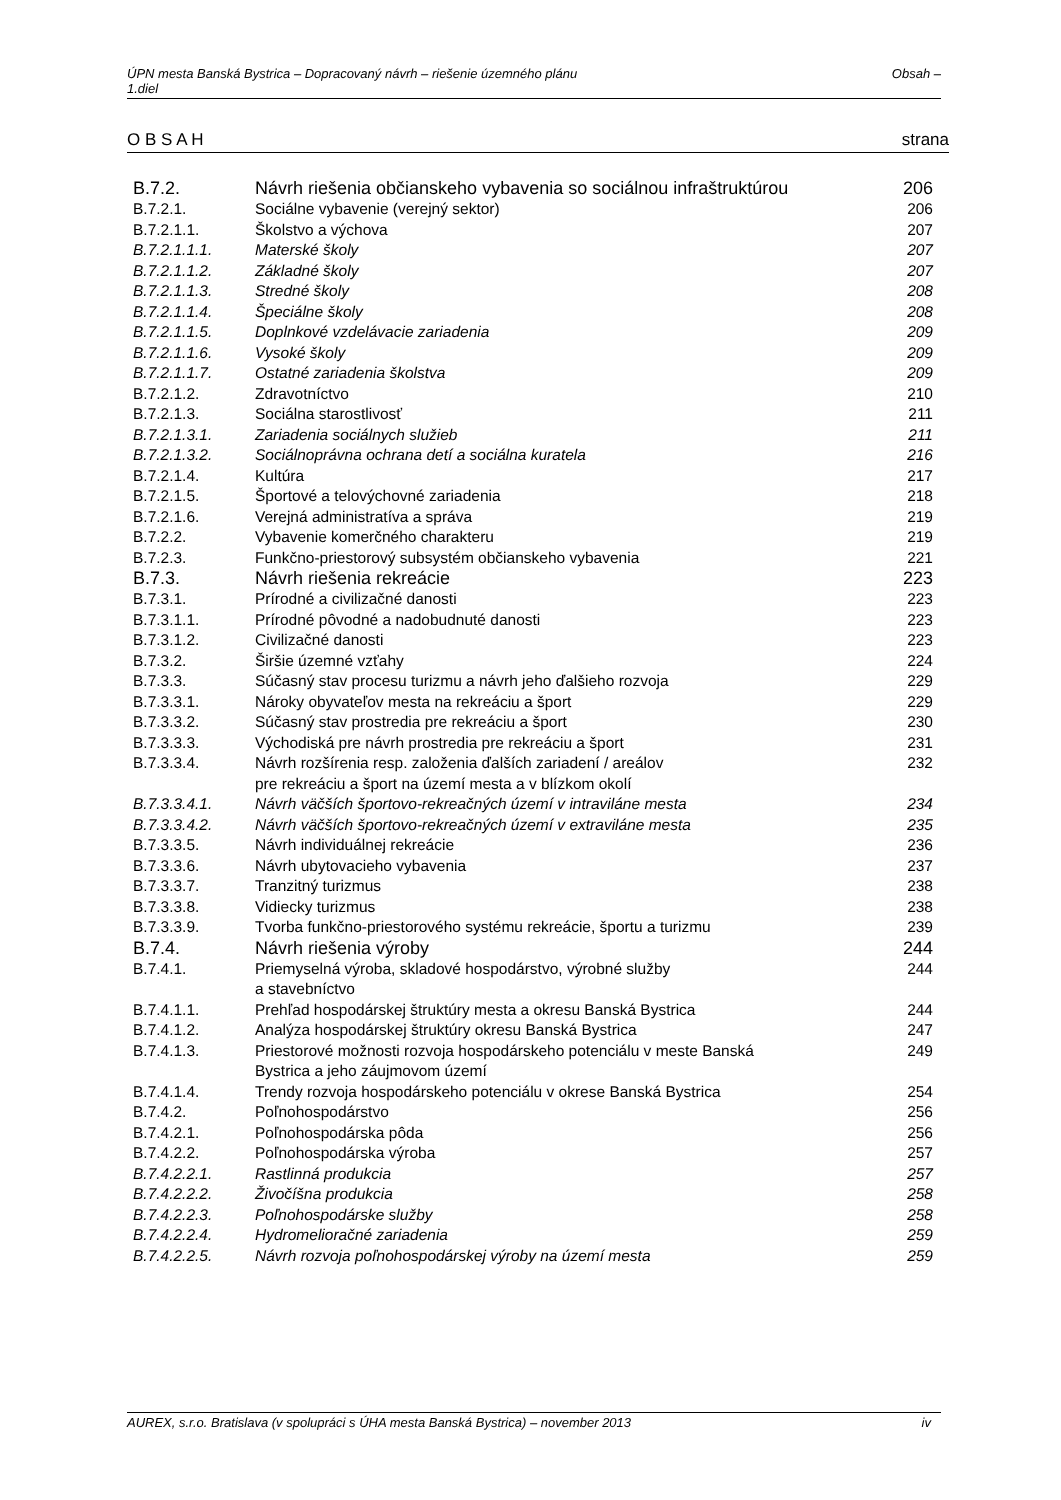Obsah – ÚPN mesta Banská Bystrica – Dopracovaný návrh – riešenie územného plánu
1.diel
strana O B S A H
| B.7.2. | Návrh riešenia občianskeho vybavenia so sociálnou infraštruktúrou | 206 |
| B.7.2.1. | Sociálne vybavenie (verejný sektor) | 206 |
| B.7.2.1.1. | Školstvo a výchova | 207 |
| B.7.2.1.1.1. | Materské školy | 207 |
| B.7.2.1.1.2. | Základné školy | 207 |
| B.7.2.1.1.3. | Stredné školy | 208 |
| B.7.2.1.1.4. | Špeciálne školy | 208 |
| B.7.2.1.1.5. | Doplnkové vzdelávacie zariadenia | 209 |
| B.7.2.1.1.6. | Vysoké školy | 209 |
| B.7.2.1.1.7. | Ostatné zariadenia školstva | 209 |
| B.7.2.1.2. | Zdravotníctvo | 210 |
| B.7.2.1.3. | Sociálna starostlivosť | 211 |
| B.7.2.1.3.1. | Zariadenia sociálnych služieb | 211 |
| B.7.2.1.3.2. | Sociálnoprávna ochrana detí a sociálna kuratela | 216 |
| B.7.2.1.4. | Kultúra | 217 |
| B.7.2.1.5. | Športové a telovýchovné zariadenia | 218 |
| B.7.2.1.6. | Verejná administratíva a správa | 219 |
| B.7.2.2. | Vybavenie komerčného charakteru | 219 |
| B.7.2.3. | Funkčno-priestorový subsystém občianskeho vybavenia | 221 |
| B.7.3. | Návrh riešenia rekreácie | 223 |
| B.7.3.1. | Prírodné a civilizačné danosti | 223 |
| B.7.3.1.1. | Prírodné pôvodné a nadobudnuté danosti | 223 |
| B.7.3.1.2. | Civilizačné danosti | 223 |
| B.7.3.2. | Širšie územné vzťahy | 224 |
| B.7.3.3. | Súčasný stav procesu turizmu a návrh jeho ďalšieho rozvoja | 229 |
| B.7.3.3.1. | Nároky obyvateľov mesta na rekreáciu a šport | 229 |
| B.7.3.3.2. | Súčasný stav prostredia pre rekreáciu a šport | 230 |
| B.7.3.3.3. | Východiská pre návrh prostredia pre rekreáciu a šport | 231 |
| B.7.3.3.4. | Návrh rozšírenia resp. založenia ďalších zariadení / areálov pre rekreáciu a šport na území mesta a v blízkom okolí | 232 |
| B.7.3.3.4.1. | Návrh väčších športovo-rekreačných území v intraviláne mesta | 234 |
| B.7.3.3.4.2. | Návrh väčších športovo-rekreačných území v extraviláne mesta | 235 |
| B.7.3.3.5. | Návrh individuálnej rekreácie | 236 |
| B.7.3.3.6. | Návrh ubytovacieho vybavenia | 237 |
| B.7.3.3.7. | Tranzitný turizmus | 238 |
| B.7.3.3.8. | Vidiecky turizmus | 238 |
| B.7.3.3.9. | Tvorba funkčno-priestorového systému rekreácie, športu a turizmu | 239 |
| B.7.4. | Návrh riešenia výroby | 244 |
| B.7.4.1. | Priemyselná výroba, skladové hospodárstvo, výrobné služby a stavebníctvo | 244 |
| B.7.4.1.1. | Prehľad hospodárskej štruktúry mesta a okresu Banská Bystrica | 244 |
| B.7.4.1.2. | Analýza hospodárskej štruktúry okresu Banská Bystrica | 247 |
| B.7.4.1.3. | Priestorové možnosti rozvoja hospodárskeho potenciálu v meste Banská Bystrica a jeho záujmovom území | 249 |
| B.7.4.1.4. | Trendy rozvoja hospodárskeho potenciálu v okrese Banská Bystrica | 254 |
| B.7.4.2. | Poľnohospodárstvo | 256 |
| B.7.4.2.1. | Poľnohospodárska pôda | 256 |
| B.7.4.2.2. | Poľnohospodárska výroba | 257 |
| B.7.4.2.2.1. | Rastlinná produkcia | 257 |
| B.7.4.2.2.2. | Živočíšna produkcia | 258 |
| B.7.4.2.2.3. | Poľnohospodárske služby | 258 |
| B.7.4.2.2.4. | Hydromelioračné zariadenia | 259 |
| B.7.4.2.2.5. | Návrh rozvoja poľnohospodárskej výroby na území mesta | 259 |
iv AUREX, s.r.o. Bratislava (v spolupráci s ÚHA mesta Banská Bystrica) – november 2013